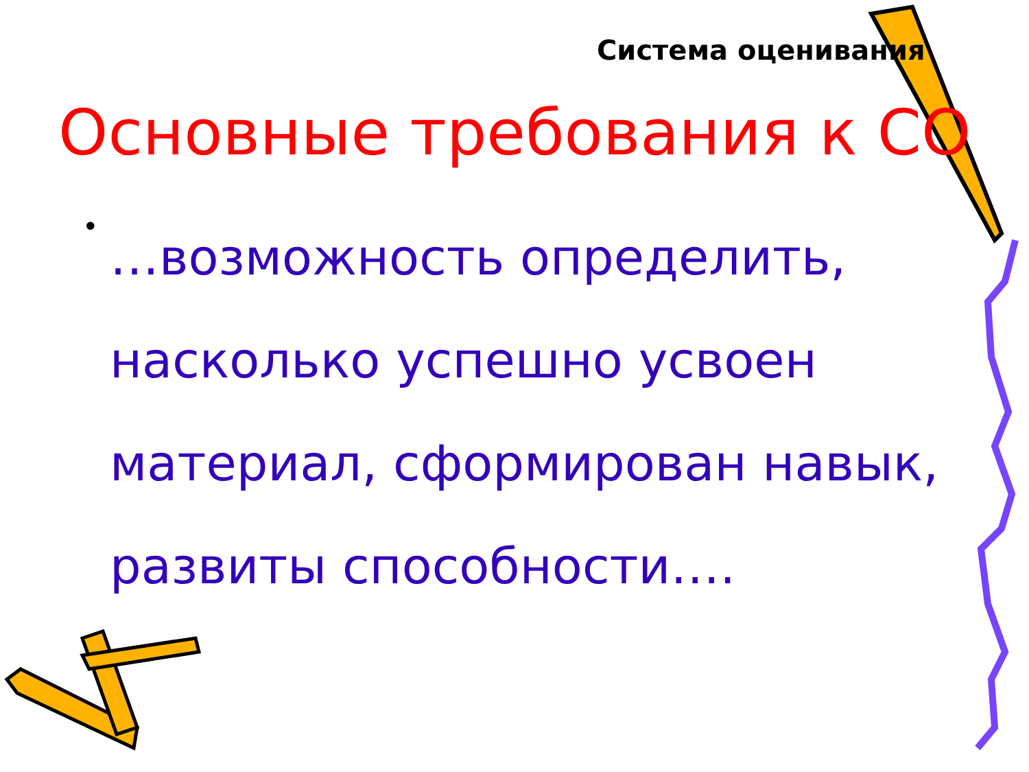Система оценивания
Основные требования к СО
•
…возможность определить, насколько успешно усвоен материал, сформирован навык, развиты способности….